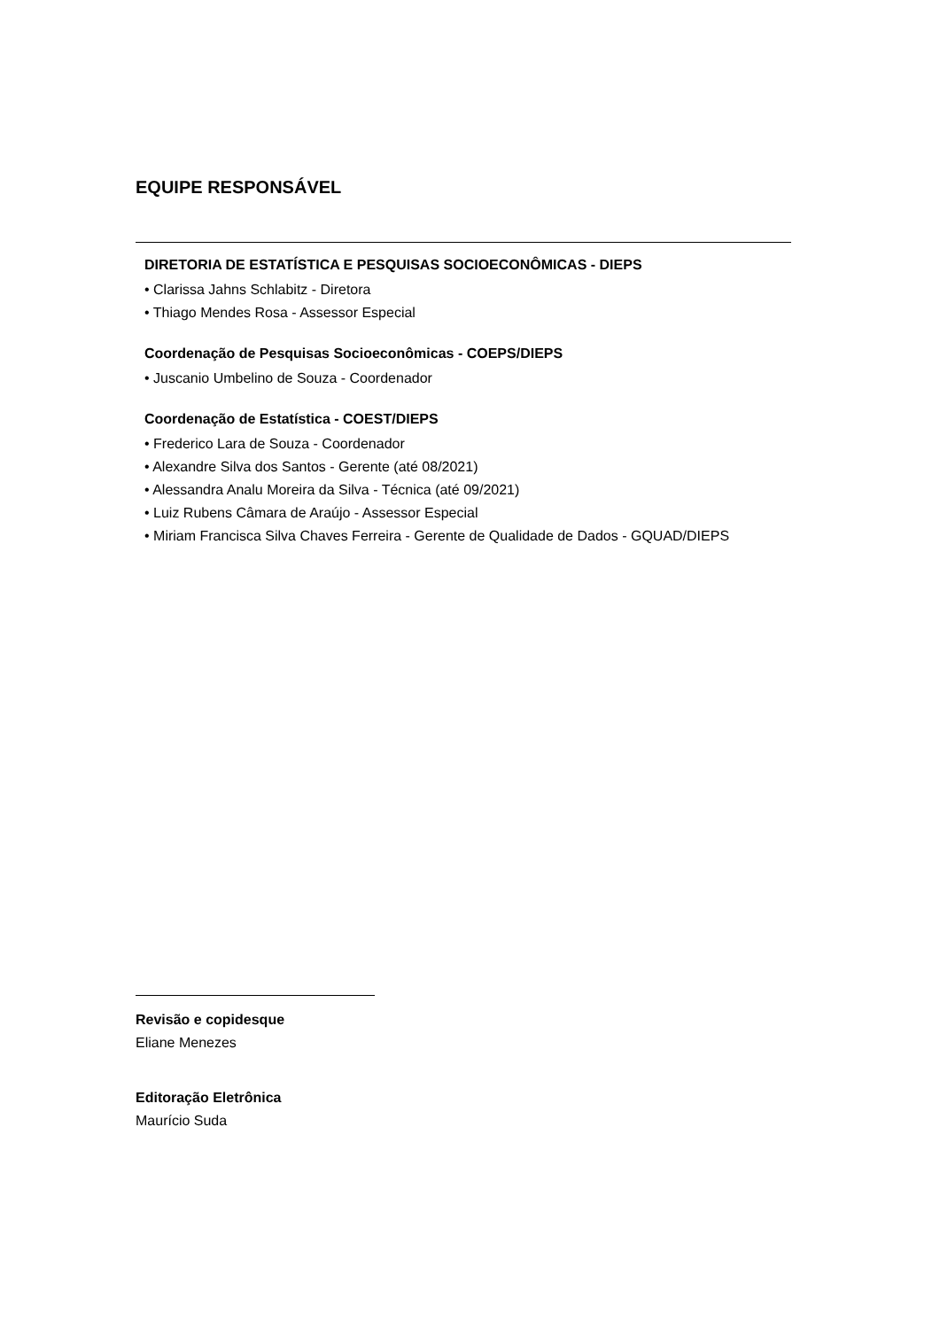EQUIPE RESPONSÁVEL
DIRETORIA DE ESTATÍSTICA E PESQUISAS SOCIOECONÔMICAS - DIEPS
• Clarissa Jahns Schlabitz - Diretora
• Thiago Mendes Rosa - Assessor Especial
Coordenação de Pesquisas Socioeconômicas - COEPS/DIEPS
• Juscanio Umbelino de Souza - Coordenador
Coordenação de Estatística - COEST/DIEPS
• Frederico Lara de Souza - Coordenador
• Alexandre Silva dos Santos - Gerente (até 08/2021)
• Alessandra Analu Moreira da Silva - Técnica (até 09/2021)
• Luiz Rubens Câmara de Araújo - Assessor Especial
• Miriam Francisca Silva Chaves Ferreira - Gerente de Qualidade de Dados - GQUAD/DIEPS
Revisão e copidesque
Eliane Menezes
Editoração Eletrônica
Maurício Suda